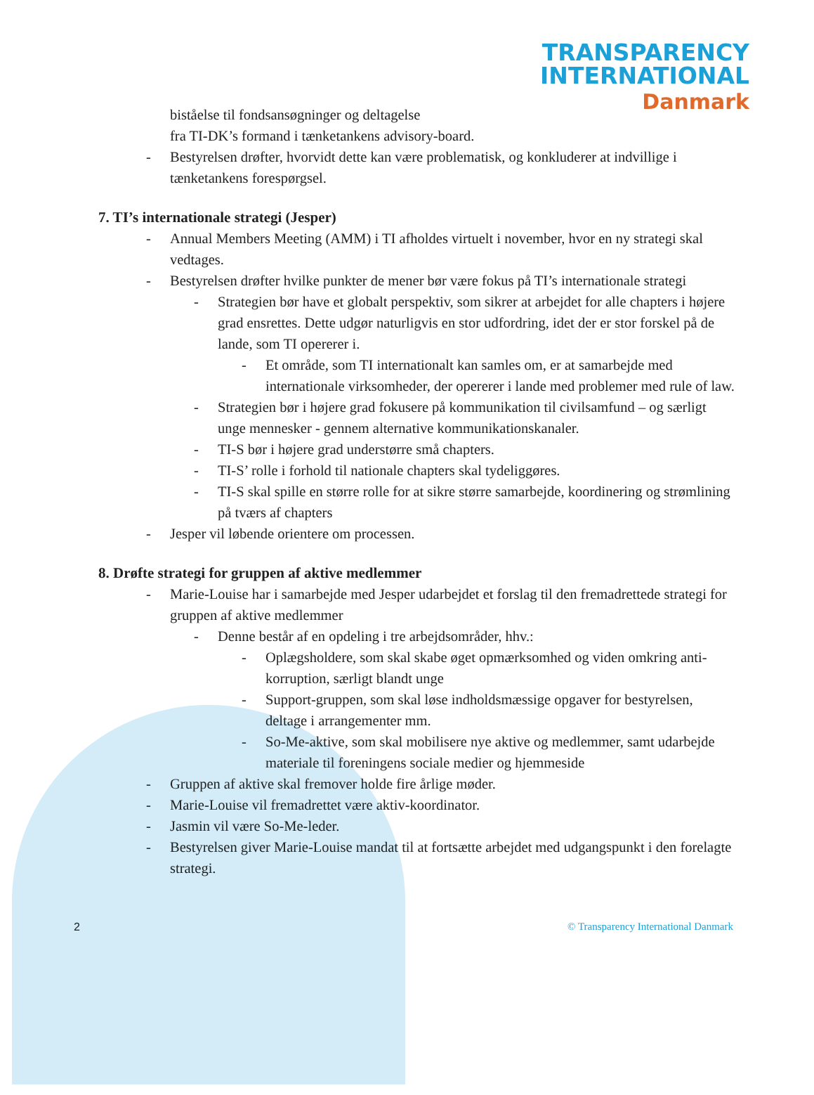TRANSPARENCY
INTERNATIONAL
Danmark
biståelse til fondsansøgninger og deltagelse
fra TI-DK’s formand i tænketankens advisory-board.
- Bestyrelsen drøfter, hvorvidt dette kan være problematisk, og konkluderer at indvillige i tænketankens forespørgsel.
7. TI’s internationale strategi (Jesper)
- Annual Members Meeting (AMM) i TI afholdes virtuelt i november, hvor en ny strategi skal vedtages.
- Bestyrelsen drøfter hvilke punkter de mener bør være fokus på TI’s internationale strategi
- Strategien bør have et globalt perspektiv, som sikrer at arbejdet for alle chapters i højere grad ensrettes. Dette udgør naturligvis en stor udfordring, idet der er stor forskel på de lande, som TI opererer i.
- Et område, som TI internationalt kan samles om, er at samarbejde med internationale virksomheder, der opererer i lande med problemer med rule of law.
- Strategien bør i højere grad fokusere på kommunikation til civilsamfund – og særligt unge mennesker - gennem alternative kommunikationskanaler.
- TI-S bør i højere grad understørre små chapters.
- TI-S’ rolle i forhold til nationale chapters skal tydeliggøres.
- TI-S skal spille en større rolle for at sikre større samarbejde, koordinering og strømlining på tværs af chapters
- Jesper vil løbende orientere om processen.
8. Drøfte strategi for gruppen af aktive medlemmer
- Marie-Louise har i samarbejde med Jesper udarbejdet et forslag til den fremadrettede strategi for gruppen af aktive medlemmer
- Denne består af en opdeling i tre arbejdsområder, hhv.:
- Oplægsholdere, som skal skabe øget opmærksomhed og viden omkring anti-korruption, særligt blandt unge
- Support-gruppen, som skal løse indholdsmæssige opgaver for bestyrelsen, deltage i arrangementer mm.
- So-Me-aktive, som skal mobilisere nye aktive og medlemmer, samt udarbejde materiale til foreningens sociale medier og hjemmeside
- Gruppen af aktive skal fremover holde fire årlige møder.
- Marie-Louise vil fremadrettet være aktiv-koordinator.
- Jasmin vil være So-Me-leder.
- Bestyrelsen giver Marie-Louise mandat til at fortsætte arbejdet med udgangspunkt i den forelagte strategi.
2 © Transparency International Danmark